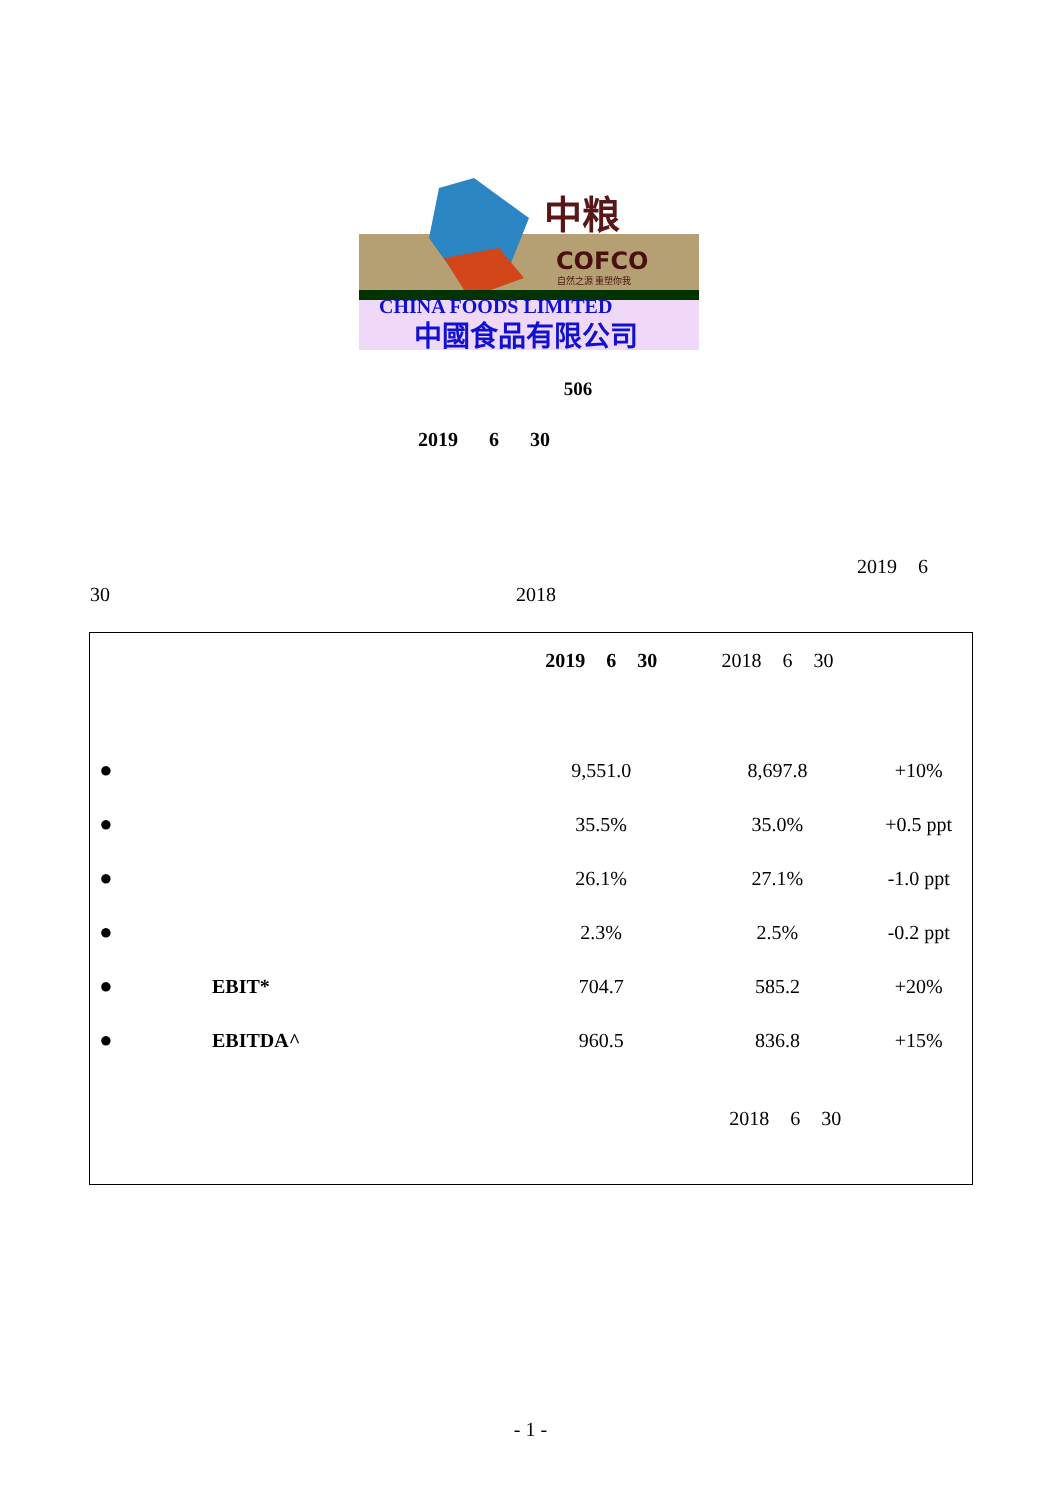中粮
COFCO
自然之源 重塑你我
CHINA FOODS LIMITED
中國食品有限公司
506
2019 6 30
2019 6
30 2018
| | | 2019 6 30 | 2018 6 30 | |
| ● | | 9,551.0 | 8,697.8 | +10% |
| ● | | 35.5% | 35.0% | +0.5 ppt |
| ● | | 26.1% | 27.1% | -1.0 ppt |
| ● | | 2.3% | 2.5% | -0.2 ppt |
| ● | EBIT* | 704.7 | 585.2 | +20% |
| ● | EBITDA^ | 960.5 | 836.8 | +15% |
| | | | 2018 6 30 | |
- 1 -